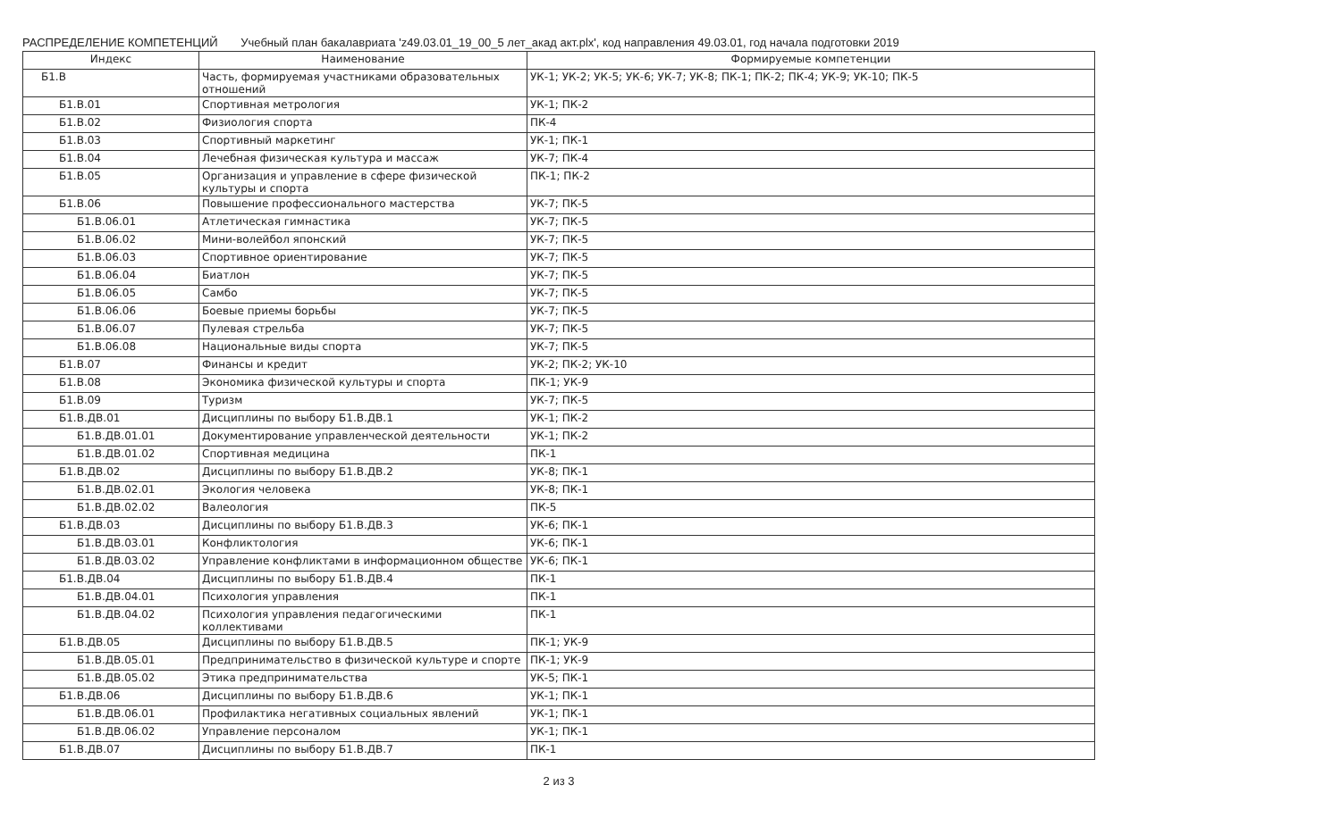РАСПРЕДЕЛЕНИЕ КОМПЕТЕНЦИЙ Учебный план бакалавриата 'z49.03.01_19_00_5 лет_акад акт.plx', код направления 49.03.01, год начала подготовки 2019
| Индекс | Наименование | Формируемые компетенции |
| --- | --- | --- |
| Б1.В | Часть, формируемая участниками образовательных отношений | УК-1; УК-2; УК-5; УК-6; УК-7; УК-8; ПК-1; ПК-2; ПК-4; УК-9; УК-10; ПК-5 |
| Б1.В.01 | Спортивная метрология | УК-1; ПК-2 |
| Б1.В.02 | Физиология спорта | ПК-4 |
| Б1.В.03 | Спортивный маркетинг | УК-1; ПК-1 |
| Б1.В.04 | Лечебная физическая культура и массаж | УК-7; ПК-4 |
| Б1.В.05 | Организация и управление в сфере физической культуры и спорта | ПК-1; ПК-2 |
| Б1.В.06 | Повышение профессионального мастерства | УК-7; ПК-5 |
| Б1.В.06.01 | Атлетическая гимнастика | УК-7; ПК-5 |
| Б1.В.06.02 | Мини-волейбол японский | УК-7; ПК-5 |
| Б1.В.06.03 | Спортивное ориентирование | УК-7; ПК-5 |
| Б1.В.06.04 | Биатлон | УК-7; ПК-5 |
| Б1.В.06.05 | Самбо | УК-7; ПК-5 |
| Б1.В.06.06 | Боевые приемы борьбы | УК-7; ПК-5 |
| Б1.В.06.07 | Пулевая стрельба | УК-7; ПК-5 |
| Б1.В.06.08 | Национальные виды спорта | УК-7; ПК-5 |
| Б1.В.07 | Финансы и кредит | УК-2; ПК-2; УК-10 |
| Б1.В.08 | Экономика физической культуры и спорта | ПК-1; УК-9 |
| Б1.В.09 | Туризм | УК-7; ПК-5 |
| Б1.В.ДВ.01 | Дисциплины по выбору Б1.В.ДВ.1 | УК-1; ПК-2 |
| Б1.В.ДВ.01.01 | Документирование управленческой деятельности | УК-1; ПК-2 |
| Б1.В.ДВ.01.02 | Спортивная медицина | ПК-1 |
| Б1.В.ДВ.02 | Дисциплины по выбору Б1.В.ДВ.2 | УК-8; ПК-1 |
| Б1.В.ДВ.02.01 | Экология человека | УК-8; ПК-1 |
| Б1.В.ДВ.02.02 | Валеология | ПК-5 |
| Б1.В.ДВ.03 | Дисциплины по выбору Б1.В.ДВ.3 | УК-6; ПК-1 |
| Б1.В.ДВ.03.01 | Конфликтология | УК-6; ПК-1 |
| Б1.В.ДВ.03.02 | Управление конфликтами в информационном обществе | УК-6; ПК-1 |
| Б1.В.ДВ.04 | Дисциплины по выбору Б1.В.ДВ.4 | ПК-1 |
| Б1.В.ДВ.04.01 | Психология управления | ПК-1 |
| Б1.В.ДВ.04.02 | Психология управления педагогическими коллективами | ПК-1 |
| Б1.В.ДВ.05 | Дисциплины по выбору Б1.В.ДВ.5 | ПК-1; УК-9 |
| Б1.В.ДВ.05.01 | Предпринимательство в физической культуре и спорте | ПК-1; УК-9 |
| Б1.В.ДВ.05.02 | Этика предпринимательства | УК-5; ПК-1 |
| Б1.В.ДВ.06 | Дисциплины по выбору Б1.В.ДВ.6 | УК-1; ПК-1 |
| Б1.В.ДВ.06.01 | Профилактика негативных социальных явлений | УК-1; ПК-1 |
| Б1.В.ДВ.06.02 | Управление персоналом | УК-1; ПК-1 |
| Б1.В.ДВ.07 | Дисциплины по выбору Б1.В.ДВ.7 | ПК-1 |
2 из 3